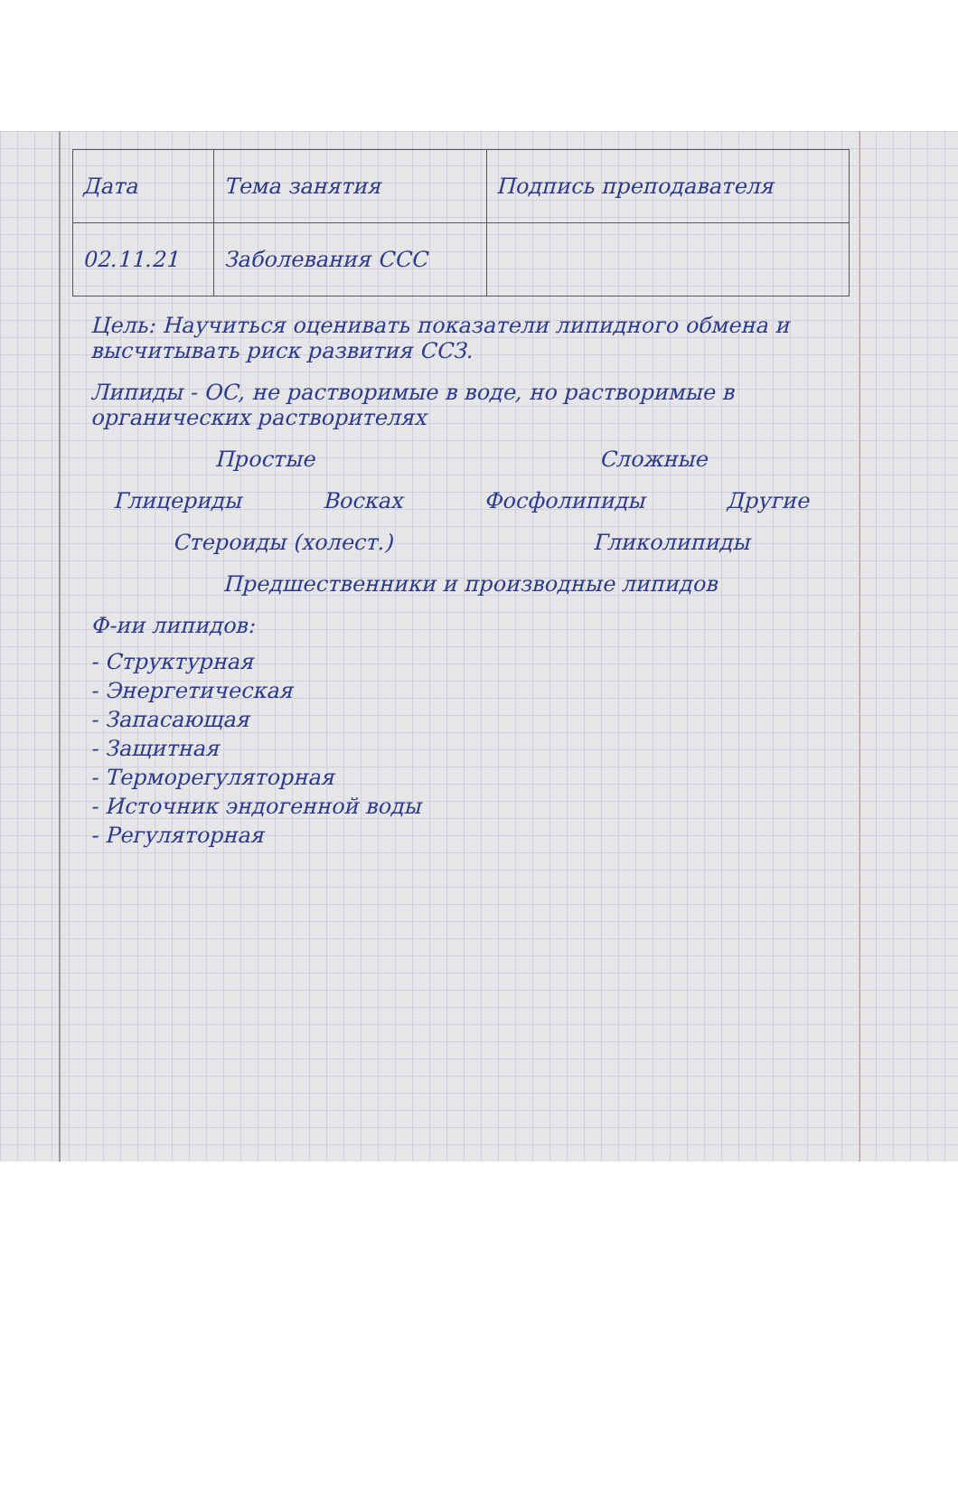| Дата | Тема занятия | Подпись преподавателя |
| --- | --- | --- |
| 02.11.21 | Заболевания ССС | |
Цель: Научиться оценивать показатели липидного обмена и высчитывать риск развития ССЗ.
Липиды - ОС, не растворимые в воде, но растворимые в органических растворителях
Простые Сложные
Глицериды Восках Фосфолипиды Другие
Стероиды (холест.) Гликолипиды
Предшественники и производные липидов
Ф-ии липидов:
- Структурная
- Энергетическая
- Запасающая
- Защитная
- Терморегуляторная
- Источник эндогенной воды
- Регуляторная